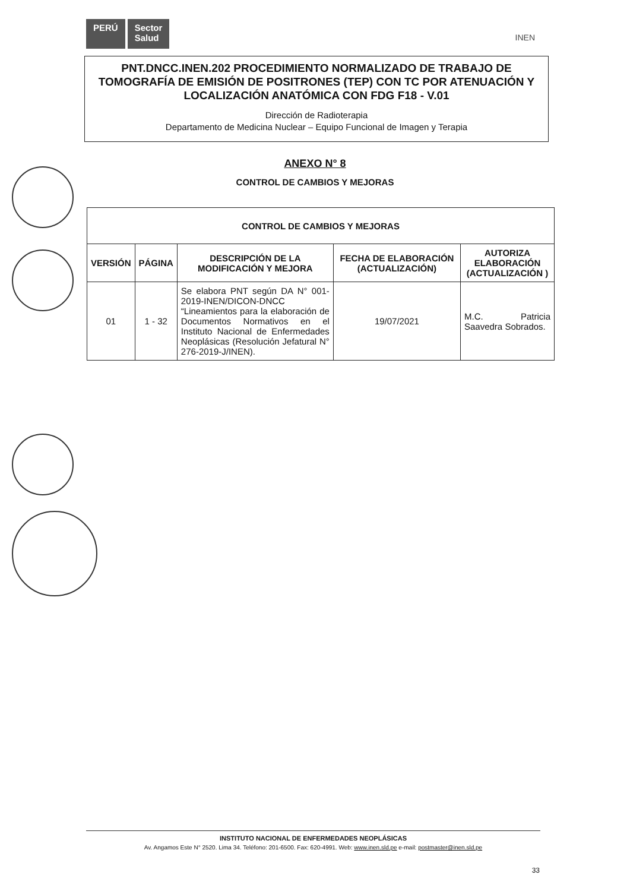PERÚ Sector
Salud
INEN
PNT.DNCC.INEN.202 PROCEDIMIENTO NORMALIZADO DE TRABAJO DE TOMOGRAFÍA DE EMISIÓN DE POSITRONES (TEP) CON TC POR ATENUACIÓN Y LOCALIZACIÓN ANATÓMICA CON FDG F18 - V.01
Dirección de Radioterapia
Departamento de Medicina Nuclear – Equipo Funcional de Imagen y Terapia
ANEXO N° 8
CONTROL DE CAMBIOS Y MEJORAS
| CONTROL DE CAMBIOS Y MEJORAS | | | | |
| --- | --- | --- | --- | --- |
| VERSIÓN | PÁGINA | DESCRIPCIÓN DE LA MODIFICACIÓN Y MEJORA | FECHA DE ELABORACIÓN (ACTUALIZACIÓN) | AUTORIZA ELABORACIÓN (ACTUALIZACIÓN ) |
| 01 | 1 - 32 | Se elabora PNT según DA N° 001-2019-INEN/DICON-DNCC “Lineamientos para la elaboración de Documentos Normativos en el Instituto Nacional de Enfermedades Neoplásicas (Resolución Jefatural N° 276-2019-J/INEN). | 19/07/2021 | M.C. Patricia Saavedra Sobrados. |
INSTITUTO NACIONAL DE ENFERMEDADES NEOPLÁSICAS
Av. Angamos Este N° 2520. Lima 34. Teléfono: 201-6500. Fax: 620-4991. Web: www.inen.sld.pe e-mail: postmaster@inen.sld.pe
33